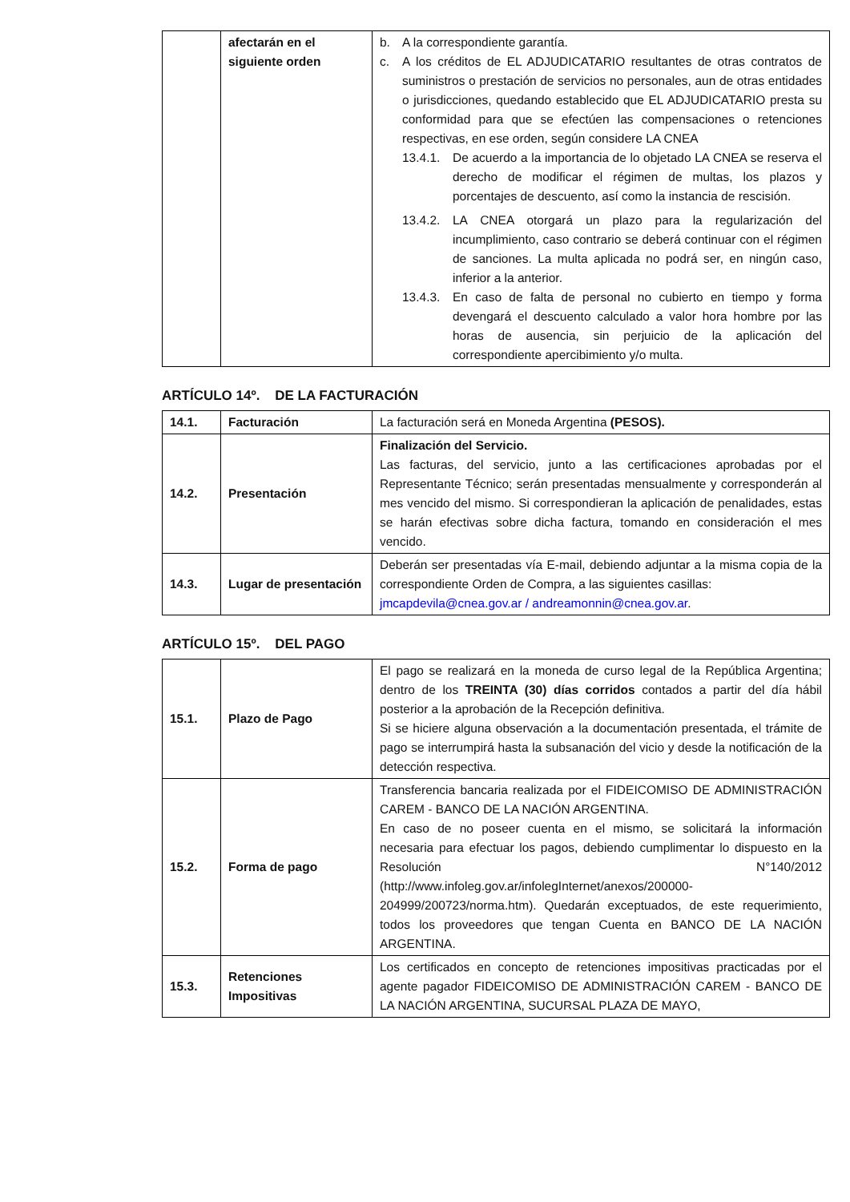| | afectarán en el siguiente orden | b. A la correspondiente garantía. c. A los créditos de EL ADJUDICATARIO resultantes de otras contratos de suministros o prestación de servicios no personales, aun de otras entidades o jurisdicciones, quedando establecido que EL ADJUDICATARIO presta su conformidad para que se efectúen las compensaciones o retenciones respectivas, en ese orden, según considere LA CNEA 13.4.1. De acuerdo a la importancia de lo objetado LA CNEA se reserva el derecho de modificar el régimen de multas, los plazos y porcentajes de descuento, así como la instancia de rescisión. 13.4.2. LA CNEA otorgará un plazo para la regularización del incumplimiento, caso contrario se deberá continuar con el régimen de sanciones. La multa aplicada no podrá ser, en ningún caso, inferior a la anterior. 13.4.3. En caso de falta de personal no cubierto en tiempo y forma devengará el descuento calculado a valor hora hombre por las horas de ausencia, sin perjuicio de la aplicación del correspondiente apercibimiento y/o multa. |
ARTÍCULO 14º. DE LA FACTURACIÓN
| 14.1. | Facturación | La facturación será en Moneda Argentina (PESOS). |
| 14.2. | Presentación | Finalización del Servicio. Las facturas, del servicio, junto a las certificaciones aprobadas por el Representante Técnico; serán presentadas mensualmente y corresponderán al mes vencido del mismo. Si correspondieran la aplicación de penalidades, estas se harán efectivas sobre dicha factura, tomando en consideración el mes vencido. |
| 14.3. | Lugar de presentación | Deberán ser presentadas vía E-mail, debiendo adjuntar a la misma copia de la correspondiente Orden de Compra, a las siguientes casillas: jmcapdevila@cnea.gov.ar / andreamonnin@cnea.gov.ar . |
ARTÍCULO 15º. DEL PAGO
| 15.1. | Plazo de Pago | El pago se realizará en la moneda de curso legal de la República Argentina; dentro de los TREINTA (30) días corridos contados a partir del día hábil posterior a la aprobación de la Recepción definitiva. Si se hiciere alguna observación a la documentación presentada, el trámite de pago se interrumpirá hasta la subsanación del vicio y desde la notificación de la detección respectiva. |
| 15.2. | Forma de pago | Transferencia bancaria realizada por el FIDEICOMISO DE ADMINISTRACIÓN CAREM - BANCO DE LA NACIÓN ARGENTINA. En caso de no poseer cuenta en el mismo, se solicitará la información necesaria para efectuar los pagos, debiendo cumplimentar lo dispuesto en la Resolución N°140/2012 (http://www.infoleg.gov.ar/infolegInternet/anexos/200000-204999/200723/norma.htm). Quedarán exceptuados, de este requerimiento, todos los proveedores que tengan Cuenta en BANCO DE LA NACIÓN ARGENTINA. |
| 15.3. | Retenciones Impositivas | Los certificados en concepto de retenciones impositivas practicadas por el agente pagador FIDEICOMISO DE ADMINISTRACIÓN CAREM - BANCO DE LA NACIÓN ARGENTINA, SUCURSAL PLAZA DE MAYO, |